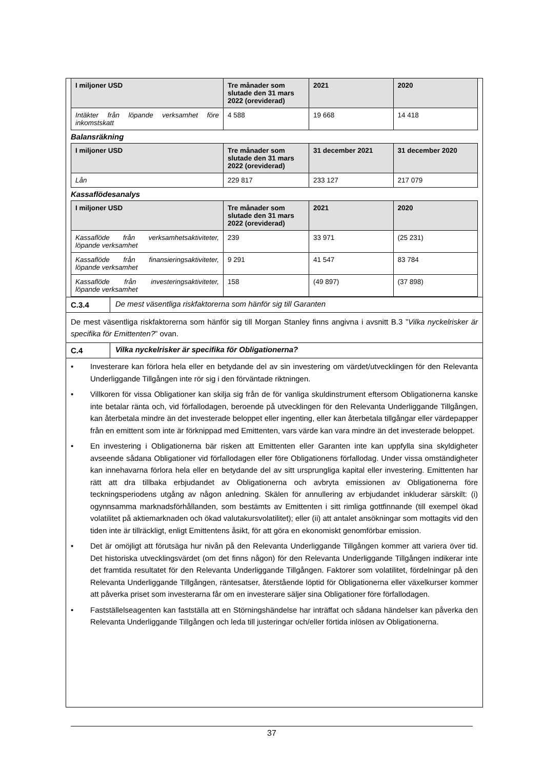| I miljoner USD | Tre månader som slutade den 31 mars 2022 (oreviderad) | 2021 | 2020 |
| --- | --- | --- | --- |
| Intäkter från löpande verksamhet före inkomstskatt | 4 588 | 19 668 | 14 418 |
Balansräkning
| I miljoner USD | Tre månader som slutade den 31 mars 2022 (oreviderad) | 31 december 2021 | 31 december 2020 |
| --- | --- | --- | --- |
| Lån | 229 817 | 233 127 | 217 079 |
Kassaflödesanalys
| I miljoner USD | Tre månader som slutade den 31 mars 2022 (oreviderad) | 2021 | 2020 |
| --- | --- | --- | --- |
| Kassaflöde från verksamhetsaktiviteter, löpande verksamhet | 239 | 33 971 | (25 231) |
| Kassaflöde från finansieringsaktiviteter, löpande verksamhet | 9 291 | 41 547 | 83 784 |
| Kassaflöde från investeringsaktiviteter, löpande verksamhet | 158 | (49 897) | (37 898) |
C.3.4 De mest väsentliga riskfaktorerna som hänför sig till Garanten
De mest väsentliga riskfaktorerna som hänför sig till Morgan Stanley finns angivna i avsnitt B.3 ”Vilka nyckelrisker är specifika för Emittenten?” ovan.
C.4 Vilka nyckelrisker är specifika för Obligationerna?
• Investerare kan förlora hela eller en betydande del av sin investering om värdet/utvecklingen för den Relevanta Underliggande Tillgången inte rör sig i den förväntade riktningen.
• Villkoren för vissa Obligationer kan skilja sig från de för vanliga skuldinstrument eftersom Obligationerna kanske inte betalar ränta och, vid förfallodagen, beroende på utvecklingen för den Relevanta Underliggande Tillgången, kan återbetala mindre än det investerade beloppet eller ingenting, eller kan återbetala tillgångar eller värdepapper från en emittent som inte är förknippad med Emittenten, vars värde kan vara mindre än det investerade beloppet.
• En investering i Obligationerna bär risken att Emittenten eller Garanten inte kan uppfylla sina skyldigheter avseende sådana Obligationer vid förfallodagen eller före Obligationens förfallodag. Under vissa omständigheter kan innehavarna förlora hela eller en betydande del av sitt ursprungliga kapital eller investering. Emittenten har rätt att dra tillbaka erbjudandet av Obligationerna och avbryta emissionen av Obligationerna före teckningsperiodens utgång av någon anledning. Skälen för annullering av erbjudandet inkluderar särskilt: (i) ogynnsamma marknadsförhållanden, som bestämts av Emittenten i sitt rimliga gottfinnande (till exempel ökad volatilitet på aktiemarknaden och ökad valutakursvolatilitet); eller (ii) att antalet ansökningar som mottagits vid den tiden inte är tillräckligt, enligt Emittentens åsikt, för att göra en ekonomiskt genomförbar emission.
• Det är omöjligt att förutsäga hur nivån på den Relevanta Underliggande Tillgången kommer att variera över tid. Det historiska utvecklingsvärdet (om det finns någon) för den Relevanta Underliggande Tillgången indikerar inte det framtida resultatet för den Relevanta Underliggande Tillgången. Faktorer som volatilitet, fördelningar på den Relevanta Underliggande Tillgången, räntesatser, återstående löptid för Obligationerna eller växelkurser kommer att påverka priset som investerarna får om en investerare säljer sina Obligationer före förfallodagen.
• Fastställelseagenten kan fastställa att en Störningshändelse har inträffat och sådana händelser kan påverka den Relevanta Underliggande Tillgången och leda till justeringar och/eller förtida inlösen av Obligationerna.
37